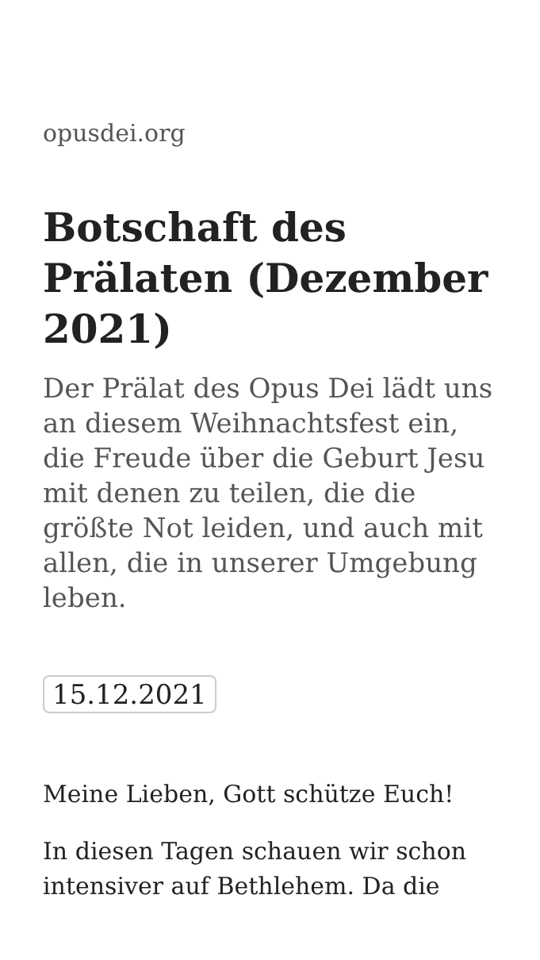opusdei.org
Botschaft des Prälaten (Dezember 2021)
Der Prälat des Opus Dei lädt uns an diesem Weihnachtsfest ein, die Freude über die Geburt Jesu mit denen zu teilen, die die größte Not leiden, und auch mit allen, die in unserer Umgebung leben.
15.12.2021
Meine Lieben, Gott schütze Euch!
In diesen Tagen schauen wir schon intensiver auf Bethlehem. Da die